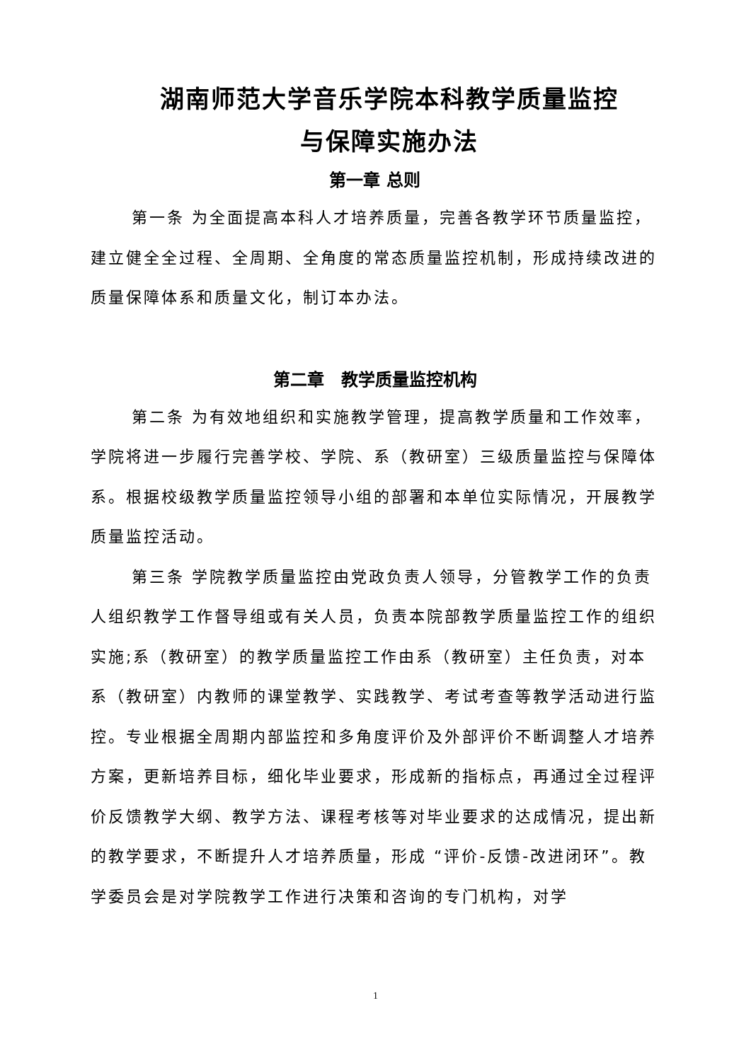湖南师范大学音乐学院本科教学质量监控
与保障实施办法
第一章 总则
第一条 为全面提高本科人才培养质量，完善各教学环节质量监控，建立健全全过程、全周期、全角度的常态质量监控机制，形成持续改进的质量保障体系和质量文化，制订本办法。
第二章　教学质量监控机构
第二条 为有效地组织和实施教学管理，提高教学质量和工作效率，学院将进一步履行完善学校、学院、系（教研室）三级质量监控与保障体系。根据校级教学质量监控领导小组的部署和本单位实际情况，开展教学质量监控活动。
第三条 学院教学质量监控由党政负责人领导，分管教学工作的负责人组织教学工作督导组或有关人员，负责本院部教学质量监控工作的组织实施;系（教研室）的教学质量监控工作由系（教研室）主任负责，对本系（教研室）内教师的课堂教学、实践教学、考试考查等教学活动进行监控。专业根据全周期内部监控和多角度评价及外部评价不断调整人才培养方案，更新培养目标，细化毕业要求，形成新的指标点，再通过全过程评价反馈教学大纲、教学方法、课程考核等对毕业要求的达成情况，提出新的教学要求，不断提升人才培养质量，形成 “评价-反馈-改进闭环”。教学委员会是对学院教学工作进行决策和咨询的专门机构，对学
1